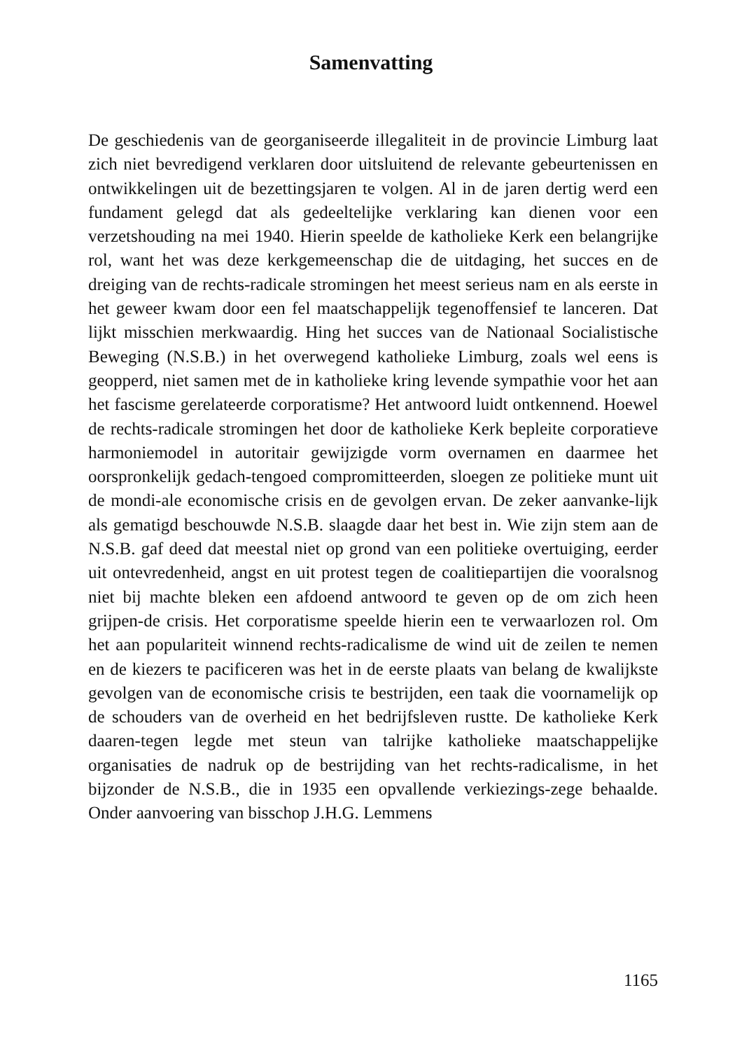Samenvatting
De geschiedenis van de georganiseerde illegaliteit in de provincie Limburg laat zich niet bevredigend verklaren door uitsluitend de relevante gebeurtenissen en ontwikkelingen uit de bezettingsjaren te volgen. Al in de jaren dertig werd een fundament gelegd dat als gedeeltelijke verklaring kan dienen voor een verzetshouding na mei 1940. Hierin speelde de katholieke Kerk een belangrijke rol, want het was deze kerkgemeenschap die de uitdaging, het succes en de dreiging van de rechts-radicale stromingen het meest serieus nam en als eerste in het geweer kwam door een fel maatschappelijk tegenoffensief te lanceren. Dat lijkt misschien merkwaardig. Hing het succes van de Nationaal Socialistische Beweging (N.S.B.) in het overwegend katholieke Limburg, zoals wel eens is geopperd, niet samen met de in katholieke kring levende sympathie voor het aan het fascisme gerelateerde corporatisme? Het antwoord luidt ontkennend. Hoewel de rechts-radicale stromingen het door de katholieke Kerk bepleite corporatieve harmoniemodel in autoritair gewijzigde vorm overnamen en daarmee het oorspronkelijk gedach-tengoed compromitteerden, sloegen ze politieke munt uit de mondi-ale economische crisis en de gevolgen ervan. De zeker aanvanke-lijk als gematigd beschouwde N.S.B. slaagde daar het best in. Wie zijn stem aan de N.S.B. gaf deed dat meestal niet op grond van een politieke overtuiging, eerder uit ontevredenheid, angst en uit protest tegen de coalitiepartijen die vooralsnog niet bij machte bleken een afdoend antwoord te geven op de om zich heen grijpen-de crisis. Het corporatisme speelde hierin een te verwaarlozen rol. Om het aan populariteit winnend rechts-radicalisme de wind uit de zeilen te nemen en de kiezers te pacificeren was het in de eerste plaats van belang de kwalijkste gevolgen van de economische crisis te bestrijden, een taak die voornamelijk op de schouders van de overheid en het bedrijfsleven rustte. De katholieke Kerk daaren-tegen legde met steun van talrijke katholieke maatschappelijke organisaties de nadruk op de bestrijding van het rechts-radicalisme, in het bijzonder de N.S.B., die in 1935 een opvallende verkiezings-zege behaalde. Onder aanvoering van bisschop J.H.G. Lemmens
1165